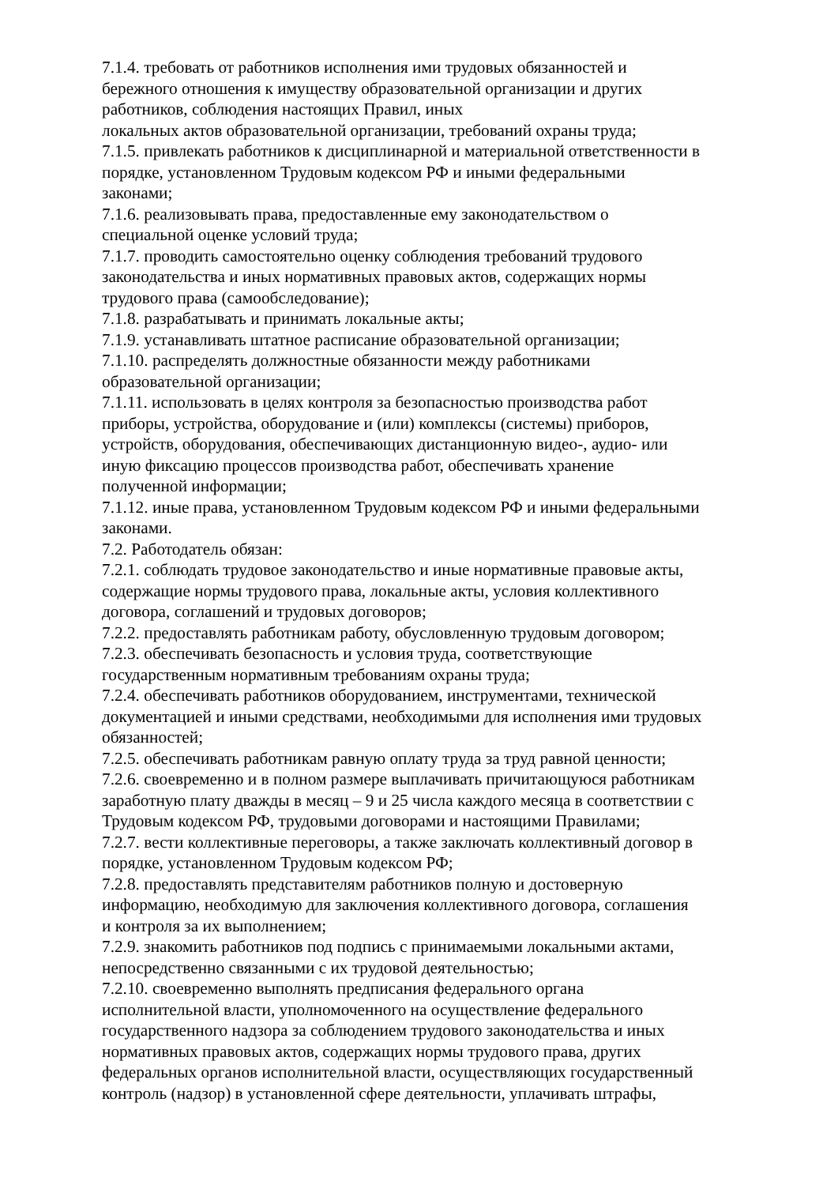7.1.4. требовать от работников исполнения ими трудовых обязанностей и
бережного отношения к имуществу образовательной организации и других
работников, соблюдения настоящих Правил, иных
локальных актов образовательной организации, требований охраны труда;
7.1.5. привлекать работников к дисциплинарной и материальной ответственности в
порядке, установленном Трудовым кодексом РФ и иными федеральными
законами;
7.1.6. реализовывать права, предоставленные ему законодательством о
специальной оценке условий труда;
7.1.7. проводить самостоятельно оценку соблюдения требований трудового
законодательства и иных нормативных правовых актов, содержащих нормы
трудового права (самообследование);
7.1.8. разрабатывать и принимать локальные акты;
7.1.9. устанавливать штатное расписание образовательной организации;
7.1.10. распределять должностные обязанности между работниками
образовательной организации;
7.1.11. использовать в целях контроля за безопасностью производства работ
приборы, устройства, оборудование и (или) комплексы (системы) приборов,
устройств, оборудования, обеспечивающих дистанционную видео-, аудио- или
иную фиксацию процессов производства работ, обеспечивать хранение
полученной информации;
7.1.12. иные права, установленном Трудовым кодексом РФ и иными федеральными
законами.
7.2. Работодатель обязан:
7.2.1. соблюдать трудовое законодательство и иные нормативные правовые акты,
содержащие нормы трудового права, локальные акты, условия коллективного
договора, соглашений и трудовых договоров;
7.2.2. предоставлять работникам работу, обусловленную трудовым договором;
7.2.3. обеспечивать безопасность и условия труда, соответствующие
государственным нормативным требованиям охраны труда;
7.2.4. обеспечивать работников оборудованием, инструментами, технической
документацией и иными средствами, необходимыми для исполнения ими трудовых
обязанностей;
7.2.5. обеспечивать работникам равную оплату труда за труд равной ценности;
7.2.6. своевременно и в полном размере выплачивать причитающуюся работникам
заработную плату дважды в месяц – 9 и 25 числа каждого месяца в соответствии с
Трудовым кодексом РФ, трудовыми договорами и настоящими Правилами;
7.2.7. вести коллективные переговоры, а также заключать коллективный договор в
порядке, установленном Трудовым кодексом РФ;
7.2.8. предоставлять представителям работников полную и достоверную
информацию, необходимую для заключения коллективного договора, соглашения
и контроля за их выполнением;
7.2.9. знакомить работников под подпись с принимаемыми локальными актами,
непосредственно связанными с их трудовой деятельностью;
7.2.10. своевременно выполнять предписания федерального органа
исполнительной власти, уполномоченного на осуществление федерального
государственного надзора за соблюдением трудового законодательства и иных
нормативных правовых актов, содержащих нормы трудового права, других
федеральных органов исполнительной власти, осуществляющих государственный
контроль (надзор) в установленной сфере деятельности, уплачивать штрафы,